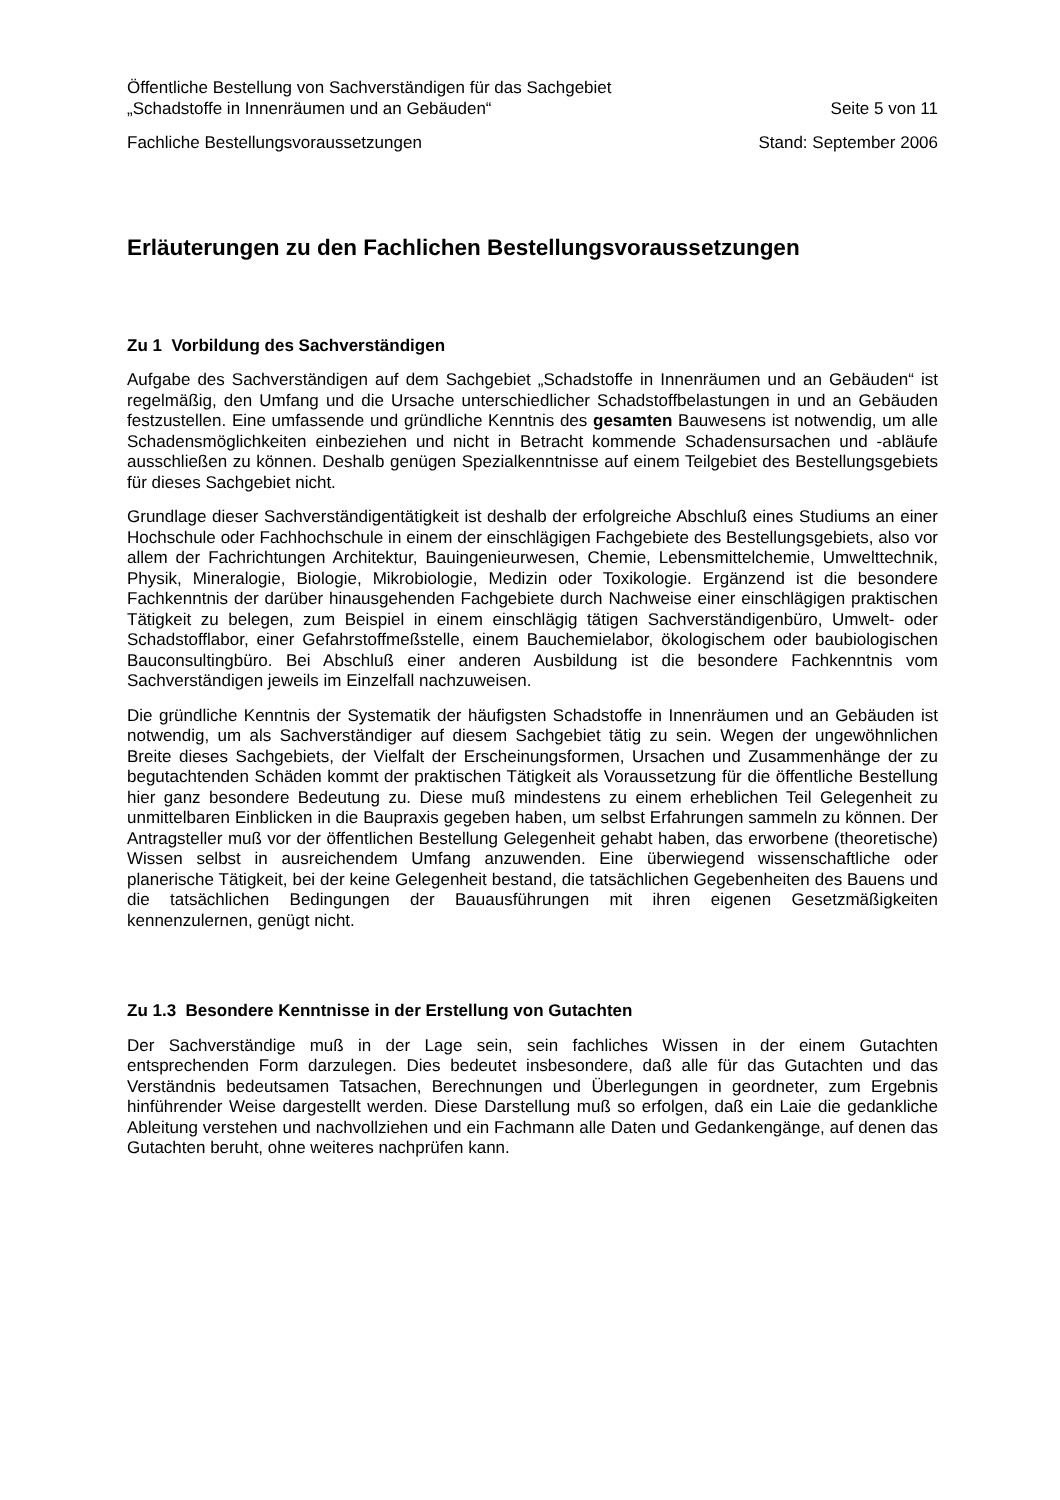Öffentliche Bestellung von Sachverständigen für das Sachgebiet
„Schadstoffe in Innenräumen und an Gebäuden“ Seite 5 von 11
Fachliche Bestellungsvoraussetzungen Stand: September 2006
Erläuterungen zu den Fachlichen Bestellungsvoraussetzungen
Zu 1 Vorbildung des Sachverständigen
Aufgabe des Sachverständigen auf dem Sachgebiet „Schadstoffe in Innenräumen und an Gebäuden“ ist regelmäßig, den Umfang und die Ursache unterschiedlicher Schadstoffbelastungen in und an Gebäuden festzustellen. Eine umfassende und gründliche Kenntnis des gesamten Bauwesens ist notwendig, um alle Schadensmöglichkeiten einbeziehen und nicht in Betracht kommende Schadensursachen und -abläufe ausschließen zu können. Deshalb genügen Spezialkenntnisse auf einem Teilgebiet des Bestellungsgebiets für dieses Sachgebiet nicht.
Grundlage dieser Sachverständigentätigkeit ist deshalb der erfolgreiche Abschluß eines Studiums an einer Hochschule oder Fachhochschule in einem der einschlägigen Fachgebiete des Bestellungsgebiets, also vor allem der Fachrichtungen Architektur, Bauingenieurwesen, Chemie, Lebensmittelchemie, Umwelttechnik, Physik, Mineralogie, Biologie, Mikrobiologie, Medizin oder Toxikologie. Ergänzend ist die besondere Fachkenntnis der darüber hinausgehenden Fachgebiete durch Nachweise einer einschlägigen praktischen Tätigkeit zu belegen, zum Beispiel in einem einschlägig tätigen Sachverständigenbüro, Umwelt- oder Schadstofflabor, einer Gefahrstoffmeßstelle, einem Bauchemielabor, ökologischem oder baubiologischen Bauconsultingbüro. Bei Abschluß einer anderen Ausbildung ist die besondere Fachkenntnis vom Sachverständigen jeweils im Einzelfall nachzuweisen.
Die gründliche Kenntnis der Systematik der häufigsten Schadstoffe in Innenräumen und an Gebäuden ist notwendig, um als Sachverständiger auf diesem Sachgebiet tätig zu sein. Wegen der ungewöhnlichen Breite dieses Sachgebiets, der Vielfalt der Erscheinungsformen, Ursachen und Zusammenhänge der zu begutachtenden Schäden kommt der praktischen Tätigkeit als Voraussetzung für die öffentliche Bestellung hier ganz besondere Bedeutung zu. Diese muß mindestens zu einem erheblichen Teil Gelegenheit zu unmittelbaren Einblicken in die Baupraxis gegeben haben, um selbst Erfahrungen sammeln zu können. Der Antragsteller muß vor der öffentlichen Bestellung Gelegenheit gehabt haben, das erworbene (theoretische) Wissen selbst in ausreichendem Umfang anzuwenden. Eine überwiegend wissenschaftliche oder planerische Tätigkeit, bei der keine Gelegenheit bestand, die tatsächlichen Gegebenheiten des Bauens und die tatsächlichen Bedingungen der Bauausführungen mit ihren eigenen Gesetzmäßigkeiten kennenzulernen, genügt nicht.
Zu 1.3 Besondere Kenntnisse in der Erstellung von Gutachten
Der Sachverständige muß in der Lage sein, sein fachliches Wissen in der einem Gutachten entsprechenden Form darzulegen. Dies bedeutet insbesondere, daß alle für das Gutachten und das Verständnis bedeutsamen Tatsachen, Berechnungen und Überlegungen in geordneter, zum Ergebnis hinführender Weise dargestellt werden. Diese Darstellung muß so erfolgen, daß ein Laie die gedankliche Ableitung verstehen und nachvollziehen und ein Fachmann alle Daten und Gedankengänge, auf denen das Gutachten beruht, ohne weiteres nachprüfen kann.